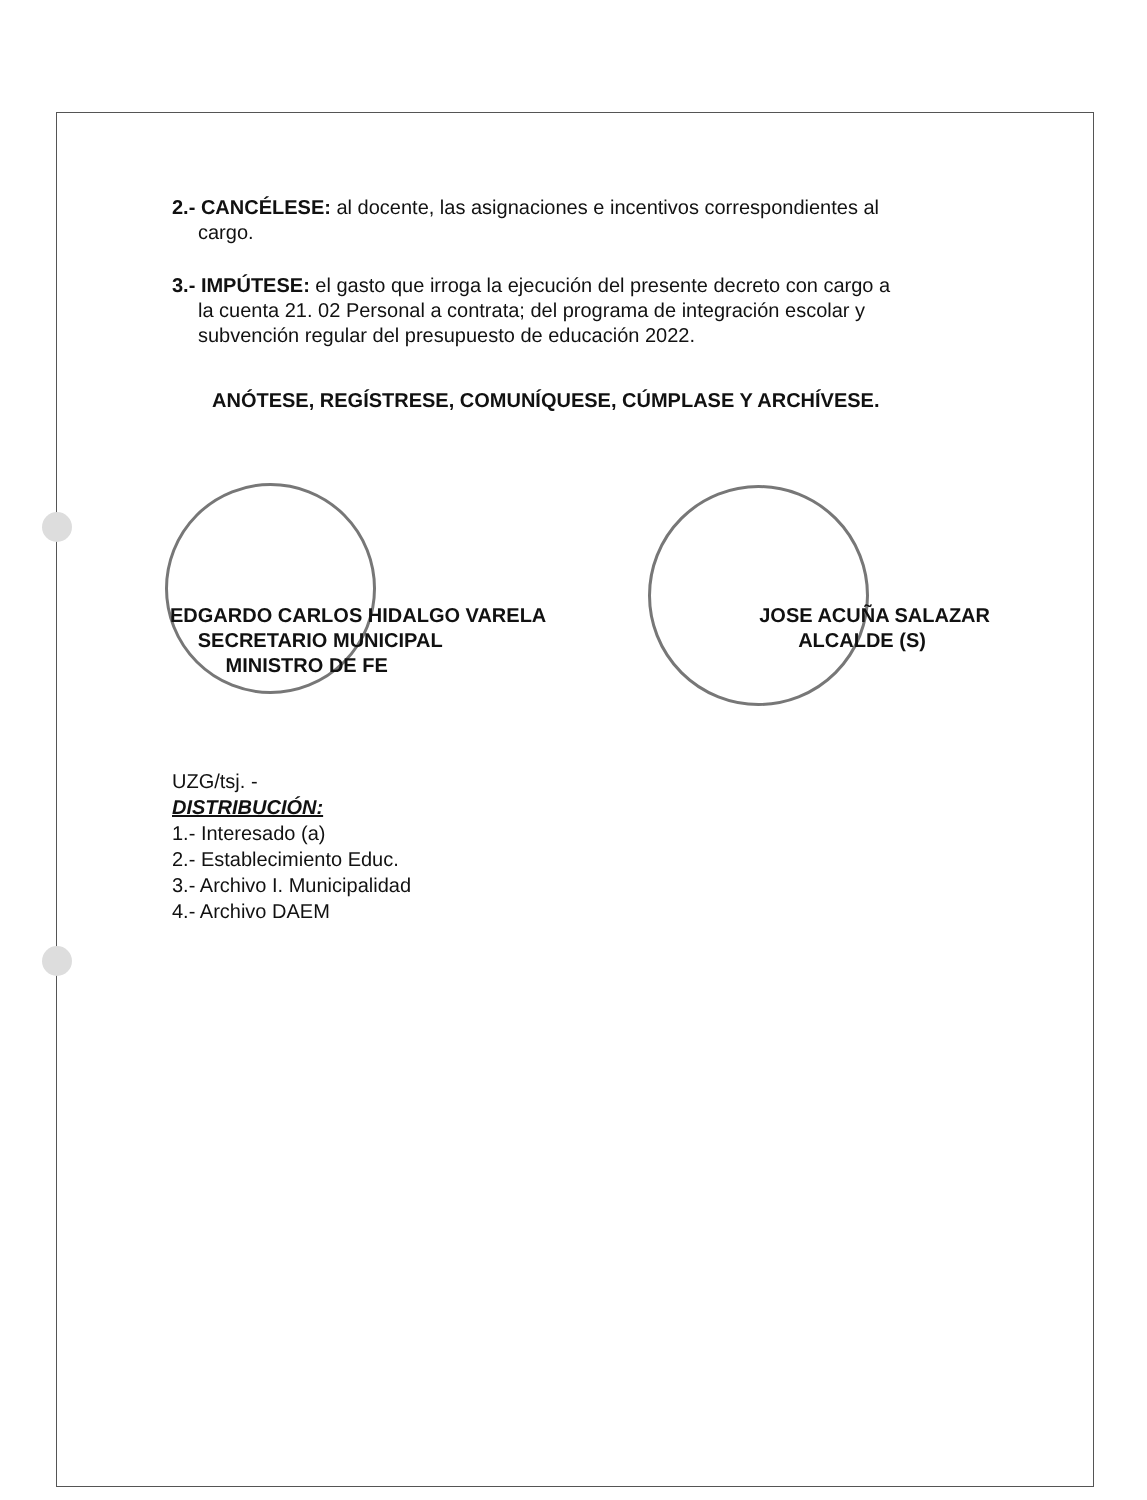2.- CANCÉLESE: al docente, las asignaciones e incentivos correspondientes al
cargo.
3.- IMPÚTESE: el gasto que irroga la ejecución del presente decreto con cargo a
la cuenta 21. 02 Personal a contrata; del programa de integración escolar y
subvención regular del presupuesto de educación 2022.
ANÓTESE, REGÍSTRESE, COMUNÍQUESE, CÚMPLASE Y ARCHÍVESE.
EDGARDO CARLOS HIDALGO VARELA
SECRETARIO MUNICIPAL
MINISTRO DE FE
JOSE ACUÑA SALAZAR
ALCALDE (S)
UZG/tsj. -
DISTRIBUCIÓN:
1.- Interesado (a)
2.- Establecimiento Educ.
3.- Archivo I. Municipalidad
4.- Archivo DAEM